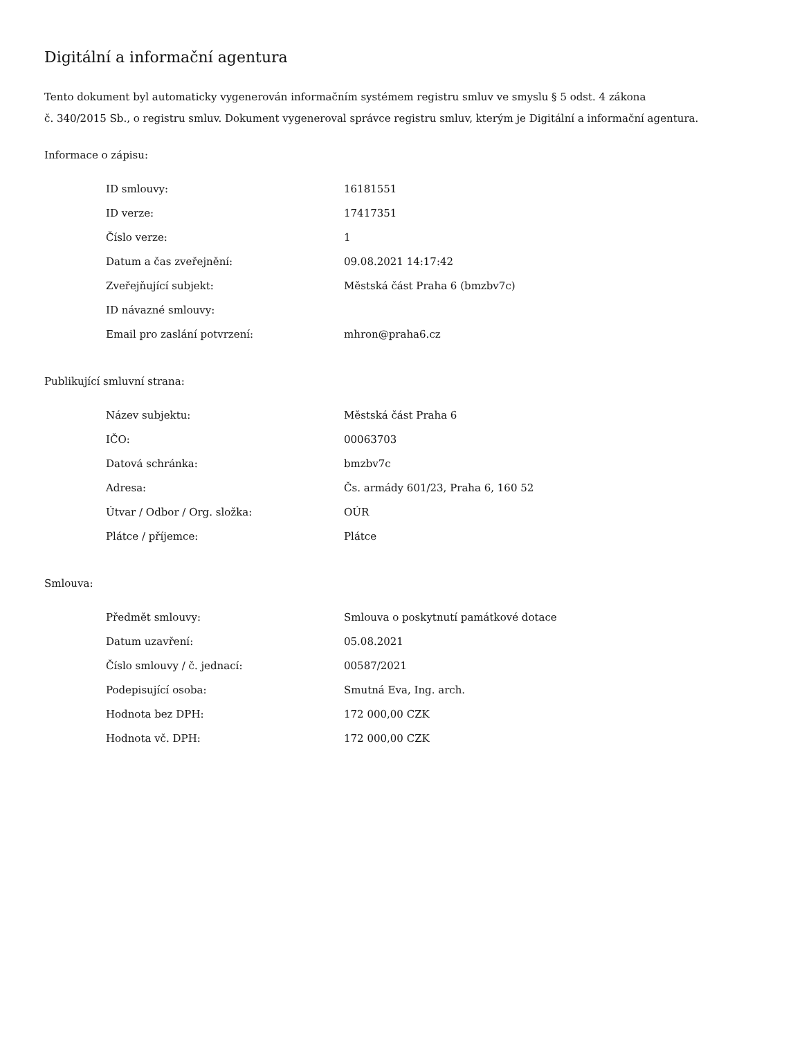Digitální a informační agentura
Tento dokument byl automaticky vygenerován informačním systémem registru smluv ve smyslu § 5 odst. 4 zákona
č. 340/2015 Sb., o registru smluv. Dokument vygeneroval správce registru smluv, kterým je Digitální a informační agentura.
Informace o zápisu:
| ID smlouvy: | 16181551 |
| ID verze: | 17417351 |
| Číslo verze: | 1 |
| Datum a čas zveřejnění: | 09.08.2021 14:17:42 |
| Zveřejňující subjekt: | Městská část Praha 6 (bmzbv7c) |
| ID návazné smlouvy: | |
| Email pro zaslání potvrzení: | mhron@praha6.cz |
Publikující smluvní strana:
| Název subjektu: | Městská část Praha 6 |
| IČO: | 00063703 |
| Datová schránka: | bmzbv7c |
| Adresa: | Čs. armády 601/23, Praha 6, 160 52 |
| Útvar / Odbor / Org. složka: | OÚR |
| Plátce / příjemce: | Plátce |
Smlouva:
| Předmět smlouvy: | Smlouva o poskytnutí památkové dotace |
| Datum uzavření: | 05.08.2021 |
| Číslo smlouvy / č. jednací: | 00587/2021 |
| Podepisující osoba: | Smutná Eva, Ing. arch. |
| Hodnota bez DPH: | 172 000,00 CZK |
| Hodnota vč. DPH: | 172 000,00 CZK |